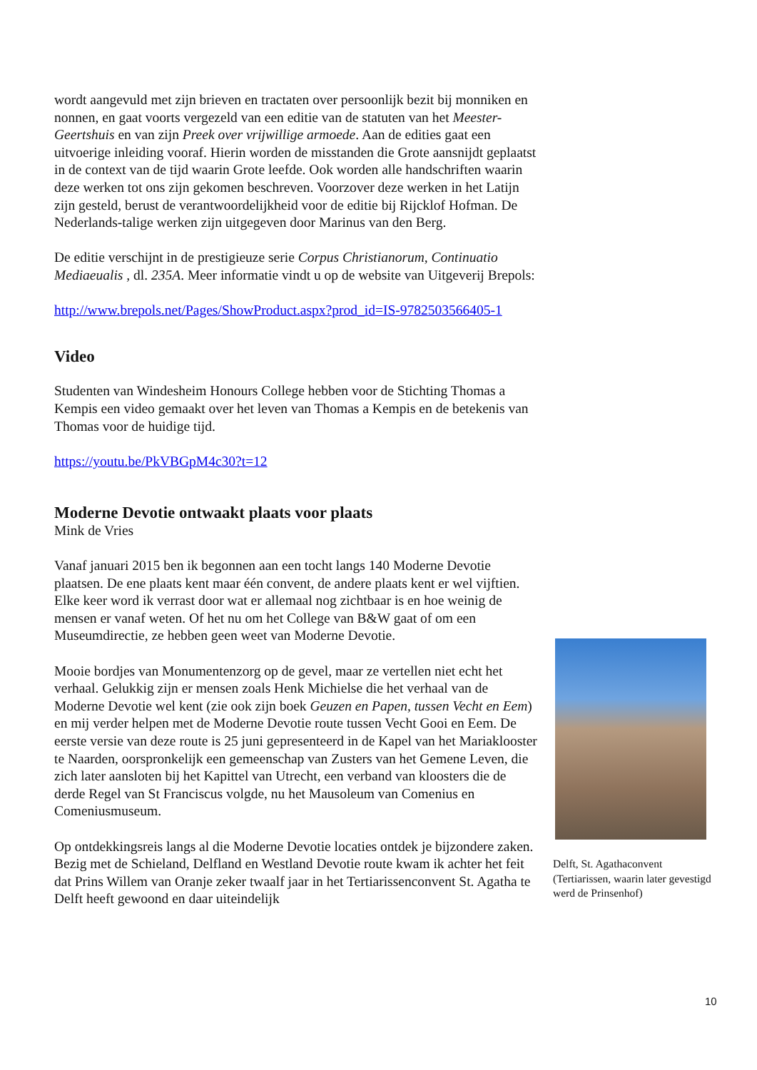wordt aangevuld met zijn brieven en tractaten over persoonlijk bezit bij monniken en nonnen, en gaat voorts vergezeld van een editie van de statuten van het Meester-Geertshuis en van zijn Preek over vrijwillige armoede. Aan de edities gaat een uitvoerige inleiding vooraf. Hierin worden de misstanden die Grote aansnijdt geplaatst in de context van de tijd waarin Grote leefde. Ook worden alle handschriften waarin deze werken tot ons zijn gekomen beschreven. Voorzover deze werken in het Latijn zijn gesteld, berust de verantwoordelijkheid voor de editie bij Rijcklof Hofman. De Nederlands-talige werken zijn uitgegeven door Marinus van den Berg.
De editie verschijnt in de prestigieuze serie Corpus Christianorum, Continuatio Mediaeualis , dl. 235A. Meer informatie vindt u op de website van Uitgeverij Brepols:
http://www.brepols.net/Pages/ShowProduct.aspx?prod_id=IS-9782503566405-1
Video
Studenten van Windesheim Honours College hebben voor de Stichting Thomas a Kempis een video gemaakt over het leven van Thomas a Kempis en de betekenis van Thomas voor de huidige tijd.
https://youtu.be/PkVBGpM4c30?t=12
Moderne Devotie ontwaakt plaats voor plaats
Mink de Vries
Vanaf januari 2015 ben ik begonnen aan een tocht langs 140 Moderne Devotie plaatsen. De ene plaats kent maar één convent, de andere plaats kent er wel vijftien. Elke keer word ik verrast door wat er allemaal nog zichtbaar is en hoe weinig de mensen er vanaf weten. Of het nu om het College van B&W gaat of om een Museumdirectie, ze hebben geen weet van Moderne Devotie.
Mooie bordjes van Monumentenzorg op de gevel, maar ze vertellen niet echt het verhaal. Gelukkig zijn er mensen zoals Henk Michielse die het verhaal van de Moderne Devotie wel kent (zie ook zijn boek Geuzen en Papen, tussen Vecht en Eem) en mij verder helpen met de Moderne Devotie route tussen Vecht Gooi en Eem. De eerste versie van deze route is 25 juni gepresenteerd in de Kapel van het Mariaklooster te Naarden, oorspronkelijk een gemeenschap van Zusters van het Gemene Leven, die zich later aansloten bij het Kapittel van Utrecht, een verband van kloosters die de derde Regel van St Franciscus volgde, nu het Mausoleum van Comenius en Comeniusmuseum.
Op ontdekkingsreis langs al die Moderne Devotie locaties ontdek je bijzondere zaken. Bezig met de Schieland, Delfland en Westland Devotie route kwam ik achter het feit dat Prins Willem van Oranje zeker twaalf jaar in het Tertiarissenconvent St. Agatha te Delft heeft gewoond en daar uiteindelijk
Delft, St. Agathaconvent (Tertiarissen, waarin later gevestigd werd de Prinsenhof)
10